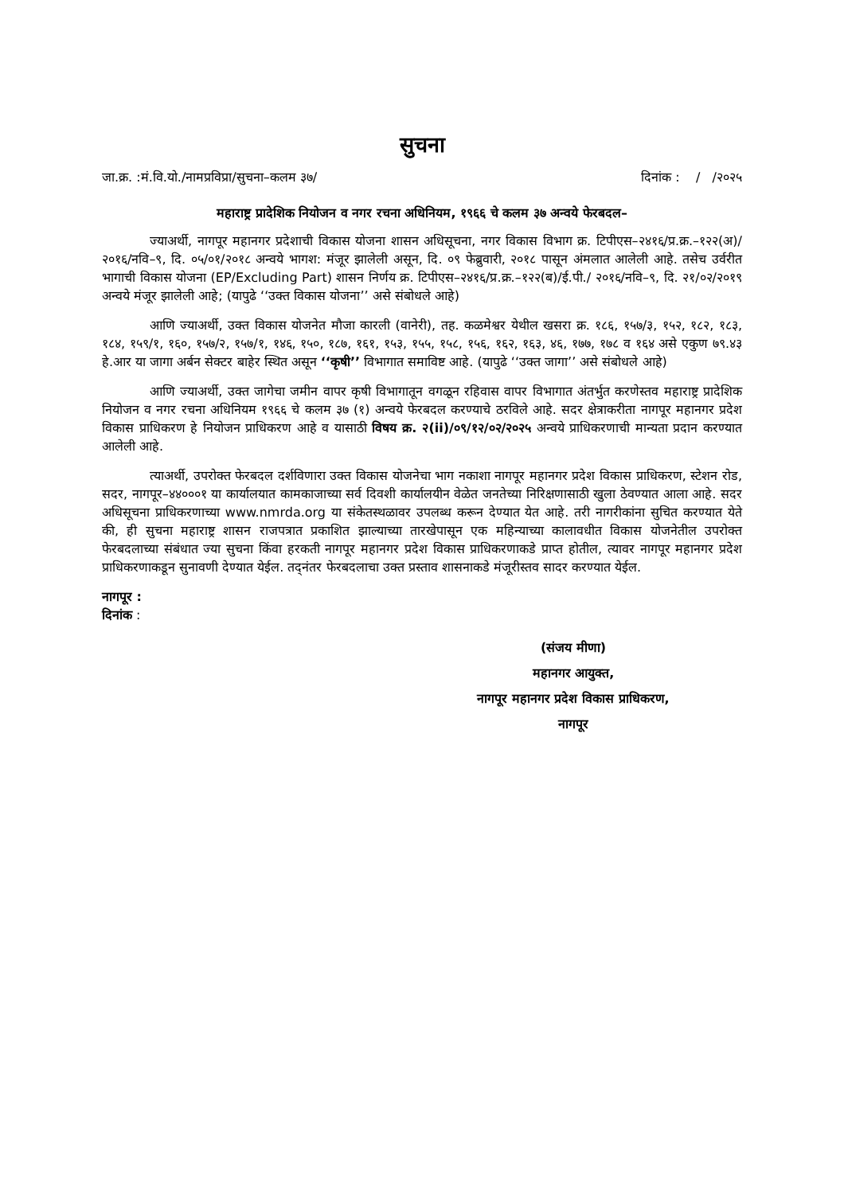सुचना
जा.क्र. :मं.वि.यो./नामप्रविप्रा/सुचना–कलम ३७/ दिनांक : / /२०२५
महाराष्ट्र प्रादेशिक नियोजन व नगर रचना अधिनियम, १९६६ चे कलम ३७ अन्वये फेरबदल–
ज्याअर्थी, नागपूर महानगर प्रदेशाची विकास योजना शासन अधिसूचना, नगर विकास विभाग क्र. टिपीएस–२४१६/प्र.क्र.–१२२(अ)/२०१६/नवि–९, दि. ०५/०१/२०१८ अन्वये भागश: मंजूर झालेली असून, दि. ०९ फेब्रुवारी, २०१८ पासून अंमलात आलेली आहे. तसेच उर्वरीत भागाची विकास योजना (EP/Excluding Part) शासन निर्णय क्र. टिपीएस–२४१६/प्र.क्र.–१२२(ब)/ई.पी./ २०१६/नवि–९, दि. २१/०२/२०१९ अन्वये मंजूर झालेली आहे; (यापुढे ‘‘उक्त विकास योजना’’ असे संबोधले आहे)
आणि ज्याअर्थी, उक्त विकास योजनेत मौजा कारली (वानेरी), तह. कळमेश्वर येथील खसरा क्र. १८६, १५७/३, १५२, १८२, १८३, १८४, १५९/१, १६०, १५७/२, १५७/१, १४६, १५०, १८७, १६१, १५३, १५५, १५८, १५६, १६२, १६३, ४६, १७७, १७८ व १६४ असे एकुण ७९.४३ हे.आर या जागा अर्बन सेक्टर बाहेर स्थित असून ‘‘कृषी’’ विभागात समाविष्ट आहे. (यापुढे ‘‘उक्त जागा’’ असे संबोधले आहे)
आणि ज्याअर्थी, उक्त जागेचा जमीन वापर कृषी विभागातून वगळून रहिवास वापर विभागात अंतर्भुत करणेस्तव महाराष्ट्र प्रादेशिक नियोजन व नगर रचना अधिनियम १९६६ चे कलम ३७ (१) अन्वये फेरबदल करण्याचे ठरविले आहे. सदर क्षेत्राकरीता नागपूर महानगर प्रदेश विकास प्राधिकरण हे नियोजन प्राधिकरण आहे व यासाठी विषय क्र. २(ii)/०९/१२/०२/२०२५ अन्वये प्राधिकरणाची मान्यता प्रदान करण्यात आलेली आहे.
त्याअर्थी, उपरोक्त फेरबदल दर्शविणारा उक्त विकास योजनेचा भाग नकाशा नागपूर महानगर प्रदेश विकास प्राधिकरण, स्टेशन रोड, सदर, नागपूर–४४०००१ या कार्यालयात कामकाजाच्या सर्व दिवशी कार्यालयीन वेळेत जनतेच्या निरिक्षणासाठी खुला ठेवण्यात आला आहे. सदर अधिसूचना प्राधिकरणाच्या www.nmrda.org या संकेतस्थळावर उपलब्ध करून देण्यात येत आहे. तरी नागरीकांना सुचित करण्यात येते की, ही सुचना महाराष्ट्र शासन राजपत्रात प्रकाशित झाल्याच्या तारखेपासून एक महिन्याच्या कालावधीत विकास योजनेतील उपरोक्त फेरबदलाच्या संबंधात ज्या सुचना किंवा हरकती नागपूर महानगर प्रदेश विकास प्राधिकरणाकडे प्राप्त होतील, त्यावर नागपूर महानगर प्रदेश प्राधिकरणाकडून सुनावणी देण्यात येईल. तद्नंतर फेरबदलाचा उक्त प्रस्ताव शासनाकडे मंजूरीस्तव सादर करण्यात येईल.
नागपूर :
दिनांक :
(संजय मीणा)
महानगर आयुक्त,
नागपूर महानगर प्रदेश विकास प्राधिकरण,
नागपूर